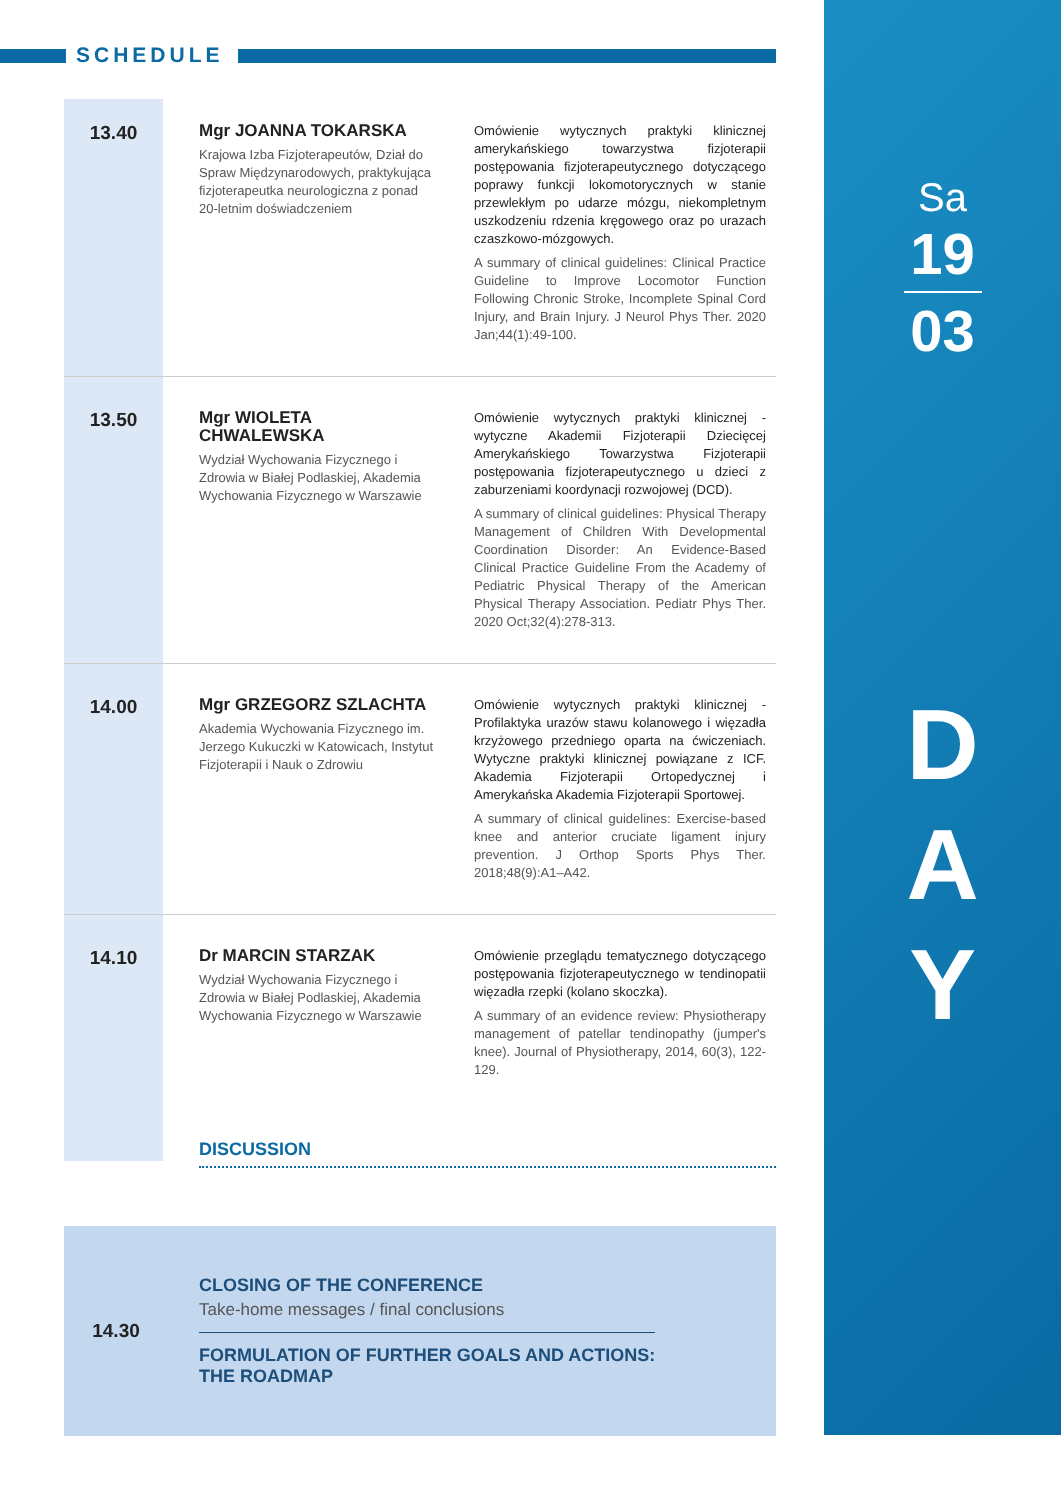SCHEDULE
Sa
19
03
D
A
Y
13.40
Mgr JOANNA TOKARSKA
Krajowa Izba Fizjoterapeutów, Dział do Spraw Międzynarodowych, praktykująca fizjoterapeutka neurologiczna z ponad 20-letnim doświadczeniem
Omówienie wytycznych praktyki klinicznej amerykańskiego towarzystwa fizjoterapii postępowania fizjoterapeutycznego dotyczącego poprawy funkcji lokomotorycznych w stanie przewlekłym po udarze mózgu, niekompletnym uszkodzeniu rdzenia kręgowego oraz po urazach czaszkowo-mózgowych.
A summary of clinical guidelines: Clinical Practice Guideline to Improve Locomotor Function Following Chronic Stroke, Incomplete Spinal Cord Injury, and Brain Injury. J Neurol Phys Ther. 2020 Jan;44(1):49-100.
13.50
Mgr WIOLETA CHWALEWSKA
Wydział Wychowania Fizycznego i Zdrowia w Białej Podlaskiej, Akademia Wychowania Fizycznego w Warszawie
Omówienie wytycznych praktyki klinicznej - wytyczne Akademii Fizjoterapii Dziecięcej Amerykańskiego Towarzystwa Fizjoterapii postępowania fizjoterapeutycznego u dzieci z zaburzeniami koordynacji rozwojowej (DCD).
A summary of clinical guidelines: Physical Therapy Management of Children With Developmental Coordination Disorder: An Evidence-Based Clinical Practice Guideline From the Academy of Pediatric Physical Therapy of the American Physical Therapy Association. Pediatr Phys Ther. 2020 Oct;32(4):278-313.
14.00
Mgr GRZEGORZ SZLACHTA
Akademia Wychowania Fizycznego im. Jerzego Kukuczki w Katowicach, Instytut Fizjoterapii i Nauk o Zdrowiu
Omówienie wytycznych praktyki klinicznej - Profilaktyka urazów stawu kolanowego i więzadła krzyżowego przedniego oparta na ćwiczeniach. Wytyczne praktyki klinicznej powiązane z ICF. Akademia Fizjoterapii Ortopedycznej i Amerykańska Akademia Fizjoterapii Sportowej.
A summary of clinical guidelines: Exercise-based knee and anterior cruciate ligament injury prevention. J Orthop Sports Phys Ther. 2018;48(9):A1–A42.
14.10
Dr MARCIN STARZAK
Wydział Wychowania Fizycznego i Zdrowia w Białej Podlaskiej, Akademia Wychowania Fizycznego w Warszawie
Omówienie przeglądu tematycznego dotyczącego postępowania fizjoterapeutycznego w tendinopatii więzadła rzepki (kolano skoczka).
A summary of an evidence review: Physiotherapy management of patellar tendinopathy (jumper's knee). Journal of Physiotherapy, 2014, 60(3), 122-129.
DISCUSSION
14.30
CLOSING OF THE CONFERENCE
Take-home messages / final conclusions
FORMULATION OF FURTHER GOALS AND ACTIONS:
THE ROADMAP